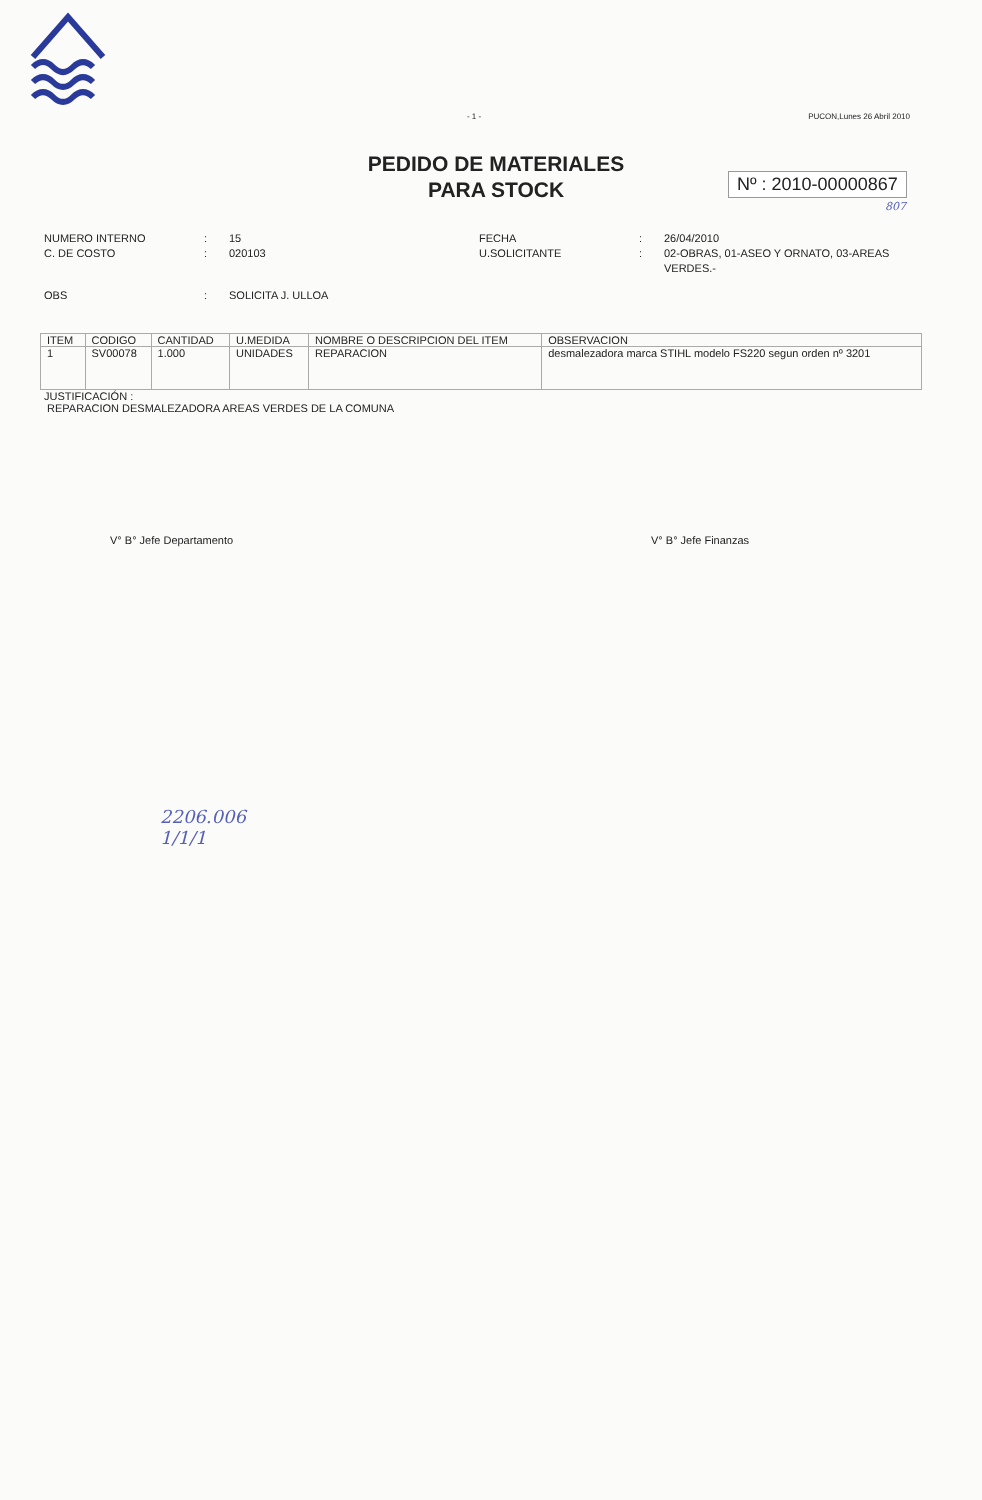- 1 - PUCON,Lunes 26 Abril 2010
PEDIDO DE MATERIALES
PARA STOCK
Nº : 2010-00000867
807
NUMERO INTERNO: 15 FECHA: 26/04/2010 C. DE COSTO: 020103 U.SOLICITANTE: 02-OBRAS, 01-ASEO Y ORNATO, 03-AREAS VERDES.- OBS: SOLICITA J. ULLOA
| ITEM | CODIGO | CANTIDAD | U.MEDIDA | NOMBRE O DESCRIPCION DEL ITEM | OBSERVACION |
| --- | --- | --- | --- | --- | --- |
| 1 | SV00078 | 1.000 | UNIDADES | REPARACION | desmalezadora marca STIHL modelo FS220 segun orden nº 3201 |
JUSTIFICACIÓN :
REPARACION DESMALEZADORA AREAS VERDES DE LA COMUNA
V° B° Jefe Departamento V° B° Jefe Finanzas
2206.006
1/1/1